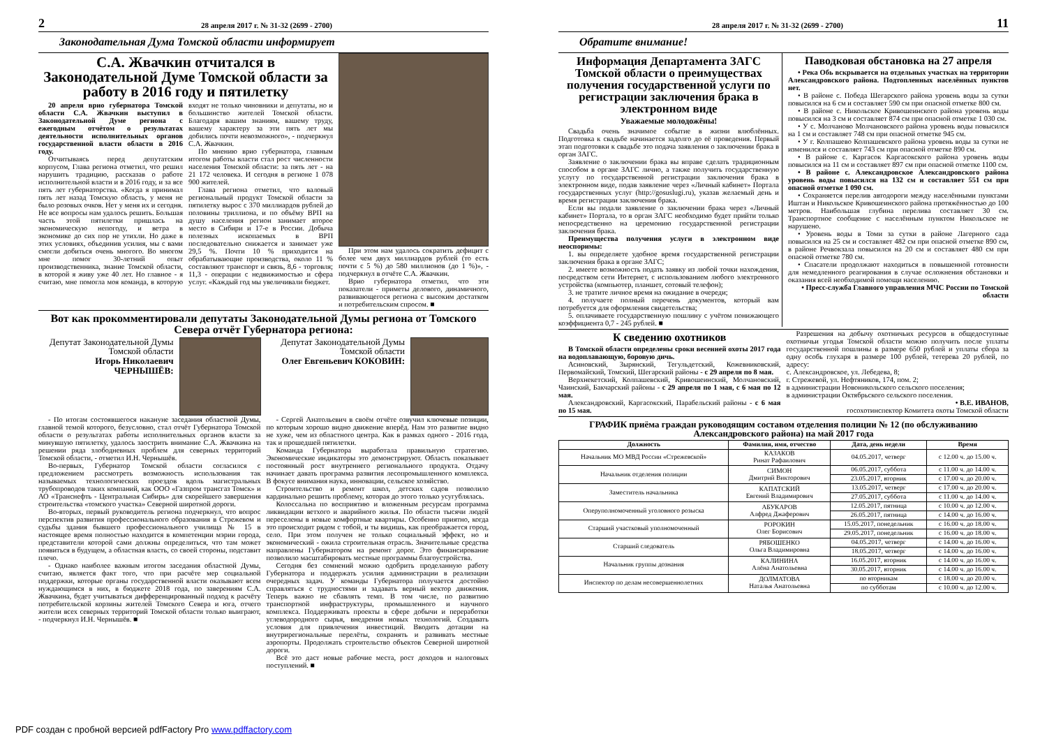2 28 апреля 2017 г. № 31-32 (2699 - 2700)
Законодательная Дума Томской области информирует
С.А. Жвачкин отчитался в Законодательной Думе Томской области за работу в 2016 году и пятилетку
20 апреля врио губернатора Томской области С.А. Жвачкин выступил в Законодательной Думе региона с ежегодным отчётом о результатах деятельности исполнительных органов государственной власти области в 2016 году.
Отчитываясь перед депутатским корпусом, Глава региона отметил, что решил нарушить традицию, рассказав о работе исполнительной власти и в 2016 году, и за все пять лет губернаторства. «Когда я принимал пять лет назад Томскую область, у меня не было розовых очков. Нет у меня их и сегодня. Не все вопросы нам удалось решить. Большая часть этой пятилетки пришлась на экономическую непогоду, и ветра в экономике до сих пор не утихли. Но даже в этих условиях, объединив усилия, мы с вами смогли добиться очень многого. Во многом мне помог 30-летний опыт производственника, знание Томской области, в которой я живу уже 40 лет. Но главное - я считаю, мне помогла моя команда, в которую входят не только чиновники и депутаты, но и большинство жителей Томской области. Благодаря вашим знаниям, вашему труду, вашему характеру за эти пять лет мы добились почти невозможного», - подчеркнул С.А. Жвачкин.
По мнению врио губернатора, главным итогом работы власти стал рост численности населения Томской области: за пять лет - на 21 172 человека. И сегодня в регионе 1 078 900 жителей.
Глава региона отметил, что валовый региональный продукт Томской области за пятилетку вырос с 370 миллиардов рублей до половины триллиона, и по объёму ВРП на душу населения регион занимает второе место в Сибири и 17-е в России. Добыча полезных ископаемых в ВРП последовательно снижается и занимает уже 29,5 %. Почти 10 % приходится на обрабатывающие производства, около 11 % составляют транспорт и связь, 8,6 - торговля; 11,3 - операции с недвижимостью и сфера услуг. «Каждый год мы увеличивали бюджет.
При этом нам удалось сократить дефицит с более чем двух миллиардов рублей (то есть почти с 5 %) до 580 миллионов (до 1 %)», - подчеркнул в отчёте С.А. Жвачкин.
Врио губернатора отметил, что эти показатели - приметы делового, динамичного, развивающегося региона с высоким достатком и потребительским спросом. ■
Вот как прокомментировали депутаты Законодательной Думы региона от Томского Севера отчёт Губернатора региона:
Депутат Законодательной Думы Томской области
Игорь Николаевич ЧЕРНЫШЁВ:
- По итогам состоявшегося накануне заседания областной Думы, главной темой которого, безусловно, стал отчёт Губернатора Томской области о результатах работы исполнительных органов власти за минувшую пятилетку, удалось заострить внимание С.А. Жвачкина на решении ряда злободневных проблем для северных территорий Томской области, - отметил И.Н. Чернышёв.
Во-первых, Губернатор Томской области согласился с предложением рассмотреть возможность использования так называемых технологических проездов вдоль магистральных трубопроводов таких компаний, как ООО «Газпром трансгаз Томск» и АО «Транснефть - Центральная Сибирь» для скорейшего завершения строительства «томского участка» Северной широтной дороги.
Во-вторых, первый руководитель региона подчеркнул, что вопрос перспектив развития профессионального образования в Стрежевом и судьбы здания бывшего профессионального училища № 15 в настоящее время полностью находится в компетенции мэрии города, представители которой сами должны определиться, что там может появиться в будущем, а областная власть, со своей стороны, подставит плечо.
- Однако наиболее важным итогом заседания областной Думы, считаю, является факт того, что при расчёте мер социальной поддержки, которые органы государственной власти оказывают всем нуждающимся в них, в бюджете 2018 года, по заверениям С.А. Жвачкина, будет учитываться дифференцированный подход к расчёту потребительской корзины жителей Томского Севера и юга, отчего жители всех северных территорий Томской области только выиграют, - подчеркнул И.Н. Чернышёв. ■
Депутат Законодательной Думы Томской области
Олег Евгеньевич КОКОВИН:
- Сергей Анатольевич в своём отчёте озвучил ключевые позиции, по которым хорошо видно движение вперёд. Нам это развитие видно не хуже, чем из областного центра. Как в рамках одного - 2016 года, так и прошедшей пятилетки.
Команда Губернатора выработала правильную стратегию. Экономические индикаторы это демонстрируют. Область показывает постоянный рост внутреннего регионального продукта. Отдачу начинает давать программа развития лесопромышленного комплекса. В фокусе внимания наука, инновации, сельское хозяйство.
Строительство и ремонт школ, детских садов позволило кардинально решить проблему, которая до этого только усугублялась.
Колоссальна по восприятию и вложенным ресурсам программа ликвидации ветхого и аварийного жилья. По области тысячи людей переселены в новые комфортные квартиры. Особенно приятно, когда это происходит рядом с тобой, и ты видишь, как преображается город, село. При этом получен не только социальный эффект, но и экономический - ожила строительная отрасль. Значительные средства направлены Губернатором на ремонт дорог. Это финансирование позволило масштабировать местные программы благоустройства.
Сегодня без сомнений можно одобрить проделанную работу Губернатора и поддержать усилия администрации в реализации очередных задач. У команды Губернатора получается достойно справляться с трудностями и задавать верный вектор движения. Теперь важно не сбавлять темп. В том числе, по развитию транспортной инфраструктуры, промышленного и научного комплекса. Поддерживать проекты в сфере добычи и переработки углеводородного сырья, внедрения новых технологий. Создавать условия для привлечения инвестиций. Вводить дотации на внутрирегиональные перелёты, сохранять и развивать местные аэропорты. Продолжать строительство объектов Северной широтной дороги.
Всё это даст новые рабочие места, рост доходов и налоговых поступлений. ■
28 апреля 2017 г. № 31-32 (2699 - 2700) 11
Обратите внимание!
Информация Департамента ЗАГС Томской области о преимуществах получения государственной услуги по регистрации заключения брака в электронном виде
Уважаемые молодожёны!
Свадьба очень значимое событие в жизни влюблённых. Подготовка к свадьбе начинается задолго до её проведения. Первый этап подготовки к свадьбе это подача заявления о заключении брака в орган ЗАГС.
Заявление о заключении брака вы вправе сделать традиционным способом в органе ЗАГС лично, а также получить государственную услугу по государственной регистрации заключения брака в электронном виде, подав заявление через «Личный кабинет» Портала государственных услуг (http://gosuslugi.ru), указав желаемый день и время регистрации заключения брака.
Если вы подали заявление о заключении брака через «Личный кабинет» Портала, то в орган ЗАГС необходимо будет прийти только непосредственно на церемонию государственной регистрации заключения брака.
Преимущества получения услуги в электронном виде неоспоримы:
1. вы определяете удобное время государственной регистрации заключения брака в органе ЗАГС;
2. имеете возможность подать заявку из любой точки нахождения, посредством сети Интернет, с использованием любого электронного устройства (компьютер, планшет, сотовый телефон);
3. не тратите личное время на ожидание в очереди;
4. получаете полный перечень документов, который вам потребуется для оформления свидетельства;
5. оплачиваете государственную пошлину с учётом понижающего коэффициента 0,7 - 245 рублей. ■
Паводковая обстановка на 27 апреля
• Река Обь вскрывается на отдельных участках на территории Александровского района. Подтопленных населённых пунктов нет.
• В районе с. Победа Шегарского района уровень воды за сутки повысился на 6 см и составляет 590 см при опасной отметке 800 см.
• В районе с. Никольское Кривошеинского района уровень воды повысился на 3 см и составляет 874 см при опасной отметке 1 030 см.
• У с. Молчаново Молчановского района уровень воды повысился на 1 см и составляет 748 см при опасной отметке 945 см.
• У г. Колпашево Колпашевского района уровень воды за сутки не изменился и составляет 743 см при опасной отметке 890 см.
• В районе с. Каргасок Каргасокского района уровень воды повысился на 11 см и составляет 897 см при опасной отметке 1100 см.
• В районе с. Александровское Александровского района уровень воды повысился на 132 см и составляет 551 см при опасной отметке 1 090 см.
• Сохраняется перелив автодороги между населёнными пунктами Иштан и Никольское Кривошеинского района протяжённостью до 100 метров. Наибольшая глубина перелива составляет 30 см. Транспортное сообщение с населённым пунктом Никольское не нарушено.
• Уровень воды в Томи за сутки в районе Лагерного сада повысился на 25 см и составляет 482 см при опасной отметке 890 см, в районе Речвокзала повысился на 20 см и составляет 480 см при опасной отметке 780 см.
• Спасатели продолжают находиться в повышенной готовности для немедленного реагирования в случае осложнения обстановки и оказания всей необходимой помощи населению.
• Пресс-служба Главного управления МЧС России по Томской области
К сведению охотников
В Томской области определены сроки весенней охоты 2017 года на водоплавающую, боровую дичь.
Асиновский, Зырянский, Тегульдетский, Кожевниковский, Первомайский, Томский, Шегарский районы - с 29 апреля по 8 мая.
Верхнекетский, Колпашевский, Кривошеинский, Молчановский, Чаинский, Бакчарский районы - с 29 апреля по 1 мая, с 6 мая по 12 мая.
Александровский, Каргасокский, Парабельский районы - с 6 мая по 15 мая.
Разрешения на добычу охотничьих ресурсов в общедоступные охотничьи угодья Томской области можно получить после уплаты государственной пошлины в размере 650 рублей и уплаты сбора за одну особь глухаря в размере 100 рублей, тетерева 20 рублей, по адресу:
с. Александровское, ул. Лебедева, 8;
г. Стрежевой, ул. Нефтяников, 174, пом. 2;
в администрации Новоникольского сельского поселения;
в администрации Октябрьского сельского поселения.
• В.Е. ИВАНОВ,
госохотинспектор Комитета охоты Томской области
ГРАФИК приёма граждан руководящим составом отделения полиции № 12 (по обслуживанию Александровского района) на май 2017 года
| Должность | Фамилия, имя, отчество | Дата, день недели | Время |
| --- | --- | --- | --- |
| Начальник МО МВД России «Стрежевской» | КАЗАКОВ Ринат Рафаилович | 04.05.2017, четверг | с 12.00 ч. до 15.00 ч. |
| Начальник отделения полиции | СИМОН Дмитрий Викторович | 06.05.2017, суббота | с 11.00 ч. до 14.00 ч. |
| | | 23.05.2017, вторник | с 17.00 ч. до 20.00 ч. |
| Заместитель начальника | КАПАТСКИЙ Евгений Владимирович | 13.05.2017, четверг | с 17.00 ч. до 20.00 ч. |
| | | 27.05.2017, суббота | с 11.00 ч. до 14.00 ч. |
| Оперуполномоченный уголовного розыска | АБУКАРОВ Алфред Джаферович | 12.05.2017, пятница | с 10.00 ч. до 12.00 ч. |
| | | 26.05.2017, пятница | с 14.00 ч. до 16.00 ч. |
| Старший участковый уполномоченный | РОРОКИН Олег Борисович | 15.05.2017, понедельник | с 16.00 ч. до 18.00 ч. |
| | | 29.05.2017, понедельник | с 16.00 ч. до 18.00 ч. |
| Старший следователь | РЯБОШЕНКО Ольга Владимировна | 04.05.2017, четверг | с 14.00 ч. до 16.00 ч. |
| | | 18.05.2017, четверг | с 14.00 ч. до 16.00 ч. |
| Начальник группы дознания | КАЛИНИНА Алёна Анатольевна | 16.05.2017, вторник | с 14.00 ч. до 16.00 ч. |
| | | 30.05.2017, вторник | с 14.00 ч. до 16.00 ч. |
| Инспектор по делам несовершеннолетних | ДОЛМАТОВА Наталья Анатольевна | по вторникам | с 18.00 ч. до 20.00 ч. |
| | | по субботам | с 10.00 ч. до 12.00 ч. |
PDF создан с пробной версией pdfFactory Pro www.pdffactory.com